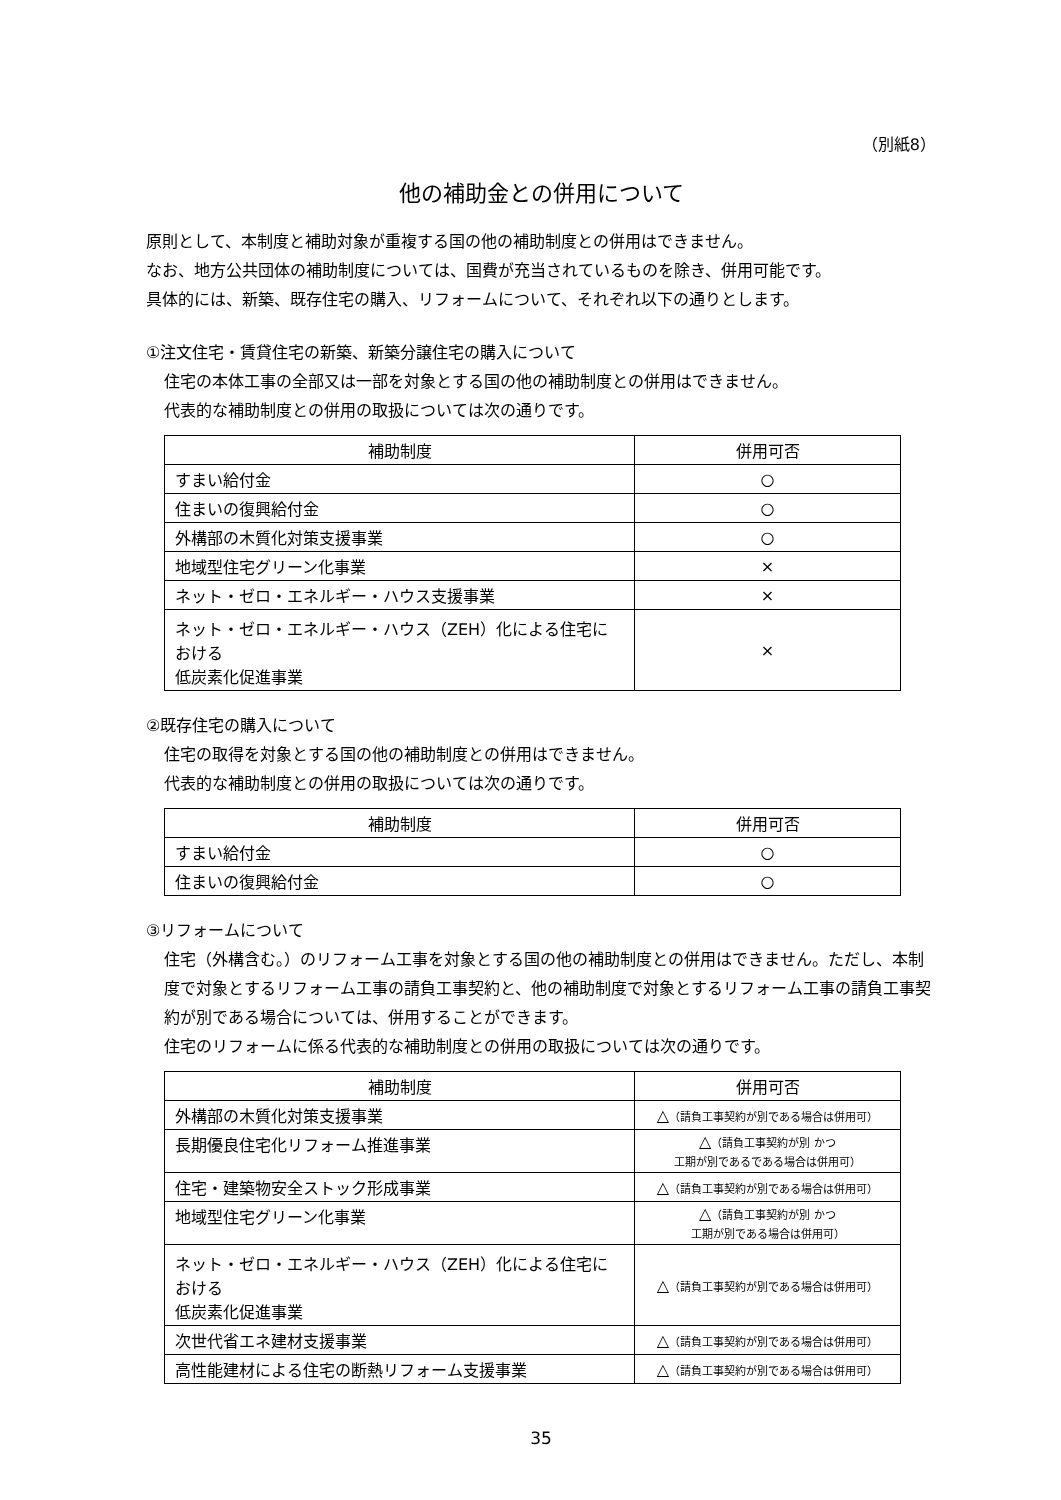（別紙8）
他の補助金との併用について
原則として、本制度と補助対象が重複する国の他の補助制度との併用はできません。
なお、地方公共団体の補助制度については、国費が充当されているものを除き、併用可能です。
具体的には、新築、既存住宅の購入、リフォームについて、それぞれ以下の通りとします。
①注文住宅・賃貸住宅の新築、新築分譲住宅の購入について
住宅の本体工事の全部又は一部を対象とする国の他の補助制度との併用はできません。
代表的な補助制度との併用の取扱については次の通りです。
| 補助制度 | 併用可否 |
| --- | --- |
| すまい給付金 | ○ |
| 住まいの復興給付金 | ○ |
| 外構部の木質化対策支援事業 | ○ |
| 地域型住宅グリーン化事業 | × |
| ネット・ゼロ・エネルギー・ハウス支援事業 | × |
| ネット・ゼロ・エネルギー・ハウス（ZEH）化による住宅における 低炭素化促進事業 | × |
②既存住宅の購入について
住宅の取得を対象とする国の他の補助制度との併用はできません。
代表的な補助制度との併用の取扱については次の通りです。
| 補助制度 | 併用可否 |
| --- | --- |
| すまい給付金 | ○ |
| 住まいの復興給付金 | ○ |
③リフォームについて
住宅（外構含む。）のリフォーム工事を対象とする国の他の補助制度との併用はできません。ただし、本制度で対象とするリフォーム工事の請負工事契約と、他の補助制度で対象とするリフォーム工事の請負工事契約が別である場合については、併用することができます。
住宅のリフォームに係る代表的な補助制度との併用の取扱については次の通りです。
| 補助制度 | 併用可否 |
| --- | --- |
| 外構部の木質化対策支援事業 | △ （請負工事契約が別である場合は併用可） |
| 長期優良住宅化リフォーム推進事業 | △ （請負工事契約が別 かつ 工期が別であるである場合は併用可） |
| 住宅・建築物安全ストック形成事業 | △ （請負工事契約が別である場合は併用可） |
| 地域型住宅グリーン化事業 | △ （請負工事契約が別 かつ 工期が別である場合は併用可） |
| ネット・ゼロ・エネルギー・ハウス（ZEH）化による住宅における 低炭素化促進事業 | △ （請負工事契約が別である場合は併用可） |
| 次世代省エネ建材支援事業 | △ （請負工事契約が別である場合は併用可） |
| 高性能建材による住宅の断熱リフォーム支援事業 | △ （請負工事契約が別である場合は併用可） |
35